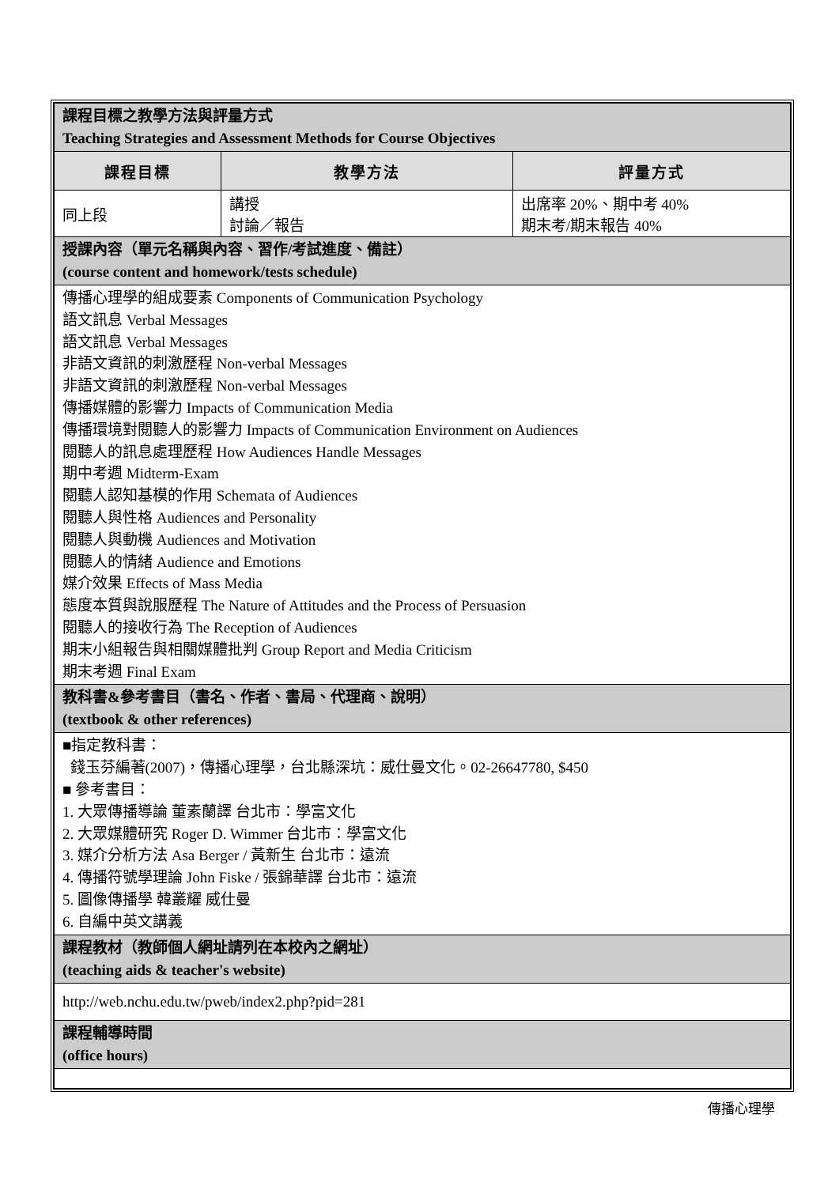| 課程目標之教學方法與評量方式 Teaching Strategies and Assessment Methods for Course Objectives | | |
| 課程目標 | 教學方法 | 評量方式 |
| 同上段 | 講授 討論／報告 | 出席率 20%、期中考 40% 期末考/期末報告 40% |
| 授課內容（單元名稱與內容、習作/考試進度、備註） (course content and homework/tests schedule) | | |
| 傳播心理學的組成要素 Components of Communication Psychology 語文訊息 Verbal Messages 語文訊息 Verbal Messages 非語文資訊的刺激歷程 Non-verbal Messages 非語文資訊的刺激歷程 Non-verbal Messages 傳播媒體的影響力 Impacts of Communication Media 傳播環境對閱聽人的影響力 Impacts of Communication Environment on Audiences 閱聽人的訊息處理歷程 How Audiences Handle Messages 期中考週 Midterm-Exam 閱聽人認知基模的作用 Schemata of Audiences 閱聽人與性格 Audiences and Personality 閱聽人與動機 Audiences and Motivation 閱聽人的情緒 Audience and Emotions 媒介效果 Effects of Mass Media 態度本質與說服歷程 The Nature of Attitudes and the Process of Persuasion 閱聽人的接收行為 The Reception of Audiences 期末小組報告與相關媒體批判 Group Report and Media Criticism 期末考週 Final Exam | | |
| 教科書&參考書目（書名、作者、書局、代理商、說明） (textbook & other references) | | |
| ■指定教科書： 錢玉芬編著(2007)，傳播心理學，台北縣深坑：威仕曼文化。02-26647780, $450 ■ 參考書目： 1. 大眾傳播導論 董素蘭譯 台北市：學富文化 2. 大眾媒體研究 Roger D. Wimmer 台北市：學富文化 3. 媒介分析方法 Asa Berger / 黃新生 台北市：遠流 4. 傳播符號學理論 John Fiske / 張錦華譯 台北市：遠流 5. 圖像傳播學 韓叢耀 威仕曼 6. 自編中英文講義 | | |
| 課程教材（教師個人網址請列在本校內之網址） (teaching aids & teacher's website) | | |
| http://web.nchu.edu.tw/pweb/index2.php?pid=281 | | |
| 課程輔導時間 (office hours) | | |
傳播心理學